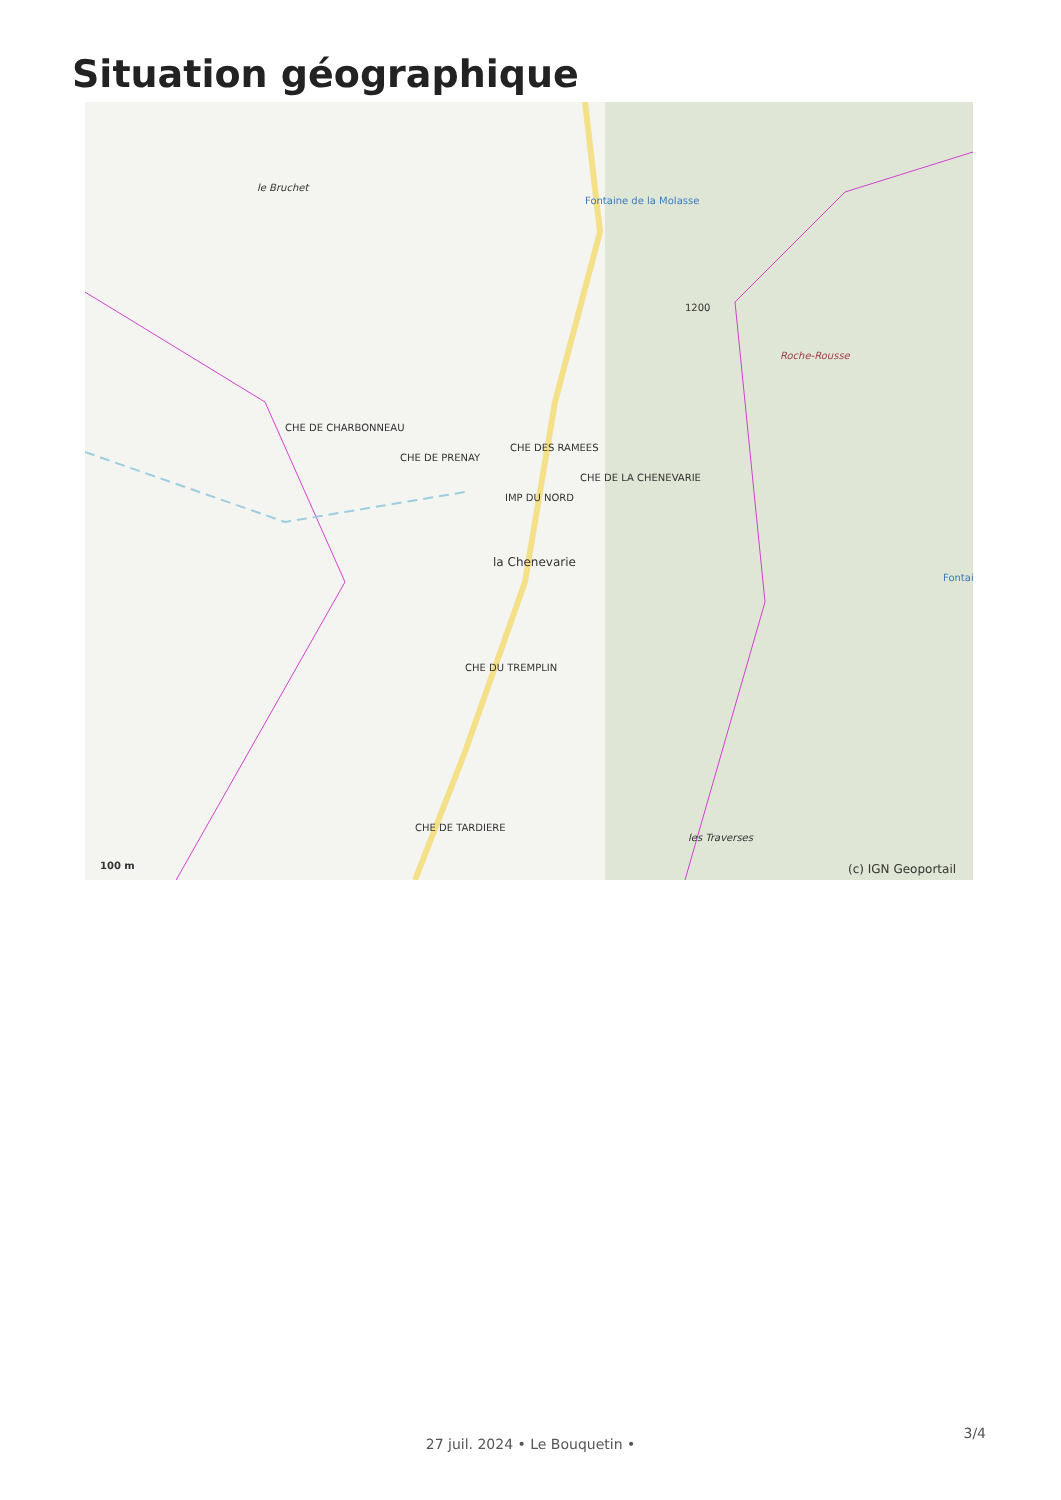Situation géographique
le Bruchet
Fontaine de la Molasse
Roche-Rousse
CHE DE CHARBONNEAU
CHE DE PRENAY
CHE DES RAMEES
IMP DU NORD
CHE DE LA CHENEVARIE
la Chenevarie
CHE DU TREMPLIN
CHE DE TARDIERE
les Traverses
Fontai
1200
100 m (c) IGN Geoportail
3/4
27 juil. 2024 • Le Bouquetin •